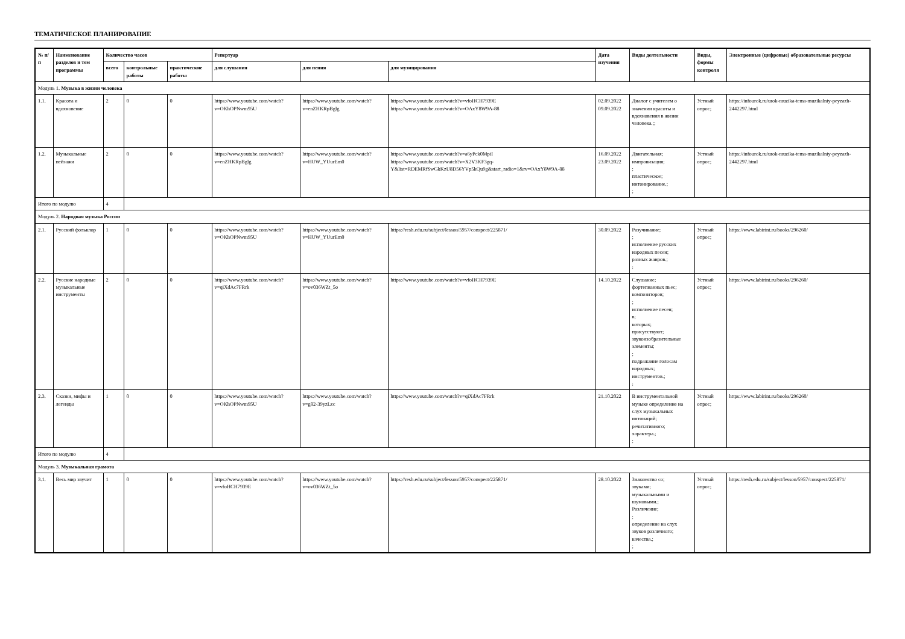ТЕМАТИЧЕСКОЕ ПЛАНИРОВАНИЕ
| № п/п | Наименование разделов и тем программы | Количество часов | | | Репертуар | | | Дата изучения | Виды деятельности | Виды, формы контроля | Электронные (цифровые) образовательные ресурсы |
| --- | --- | --- | --- | --- | --- | --- | --- | --- | --- | --- | --- |
| | | всего | контрольные работы | практические работы | для слушания | для пения | для музицирования | | | | |
| Модуль 1. Музыка в жизни человека | | | | | | | | | | | |
| 1.1. | Красота и вдохновение | 2 | 0 | 0 | https://www.youtube.com/watch?v=OKhOPNwm95U | https://www.youtube.com/watch?v=enZHKRpBglg | https://www.youtube.com/watch?v=vfoHCH7939E https://www.youtube.com/watch?v=OAxY8W9A-88 | 02.09.2022 09.09.2022 | Диалог с учителем о значении красоты и вдохновения в жизни человека.;; | Устный опрос; | https://infourok.ru/urok-muzika-tema-muzikalniy-peyzazh-2442297.html |
| 1.2. | Музыкальные пейзажи | 2 | 0 | 0 | https://www.youtube.com/watch?v=enZHKRpBglg | https://www.youtube.com/watch?v=HUW_YUurEm0 | https://www.youtube.com/watch?v=a6yPck0MpiI https://www.youtube.com/watch?v=X2V3KF3gq-Y&list=RDEMRfSwGkKzU8D56YVp5kQu9g&start_radio=1&rv=OAxY8W9A-88 | 16.09.2022 23.09.2022 | Двигательная; импровизация; ; пластическое; интонирование.; ; | Устный опрос; | https://infourok.ru/urok-muzika-tema-muzikalniy-peyzazh-2442297.html |
| Итого по модулю | | 4 | | | | | | | | | |
| Модуль 2. Народная музыка России | | | | | | | | | | | |
| 2.1. | Русский фольклор | 1 | 0 | 0 | https://www.youtube.com/watch?v=OKhOPNwm95U | https://www.youtube.com/watch?v=HUW_YUurEm0 | https://resh.edu.ru/subject/lesson/5957/conspect/225871/ | 30.09.2022 | Разучивание; ; исполнение русских народных песен; разных жанров.; ; | Устный опрос; | https://www.labirint.ru/books/296260/ |
| 2.2. | Русские народные музыкальные инструменты | 2 | 0 | 0 | https://www.youtube.com/watch?v=qiXdAc7FRrk | https://www.youtube.com/watch?v=ov036WZt_5o | https://www.youtube.com/watch?v=vfoHCH7939E | 14.10.2022 | Слушание; фортепианных пьес; композиторов; ; исполнение песен; в; которых; присутствуют; звукоизобразительные элементы; ; подражание голосам народных; инструментов.; ; | Устный опрос; | https://www.labirint.ru/books/296260/ |
| 2.3. | Сказки, мифы и легенды | 1 | 0 | 0 | https://www.youtube.com/watch?v=OKhOPNwm95U | https://www.youtube.com/watch?v=g82-39yzLzc | https://www.youtube.com/watch?v=qiXdAc7FRrk | 21.10.2022 | В инструментальной музыке определение на слух музыкальных интонаций; речитативного; характера.; ; | Устный опрос; | https://www.labirint.ru/books/296260/ |
| Итого по модулю | | 4 | | | | | | | | | |
| Модуль 3. Музыкальная грамота | | | | | | | | | | | |
| 3.1. | Весь мир звучит | 1 | 0 | 0 | https://www.youtube.com/watch?v=vfoHCH7939E | https://www.youtube.com/watch?v=ov036WZt_5o | https://resh.edu.ru/subject/lesson/5957/conspect/225871/ | 28.10.2022 | Знакомство со; звуками; музыкальными и шумовыми.; Различение; ; определение на слух звуков различного; качества.; ; | Устный опрос; | https://resh.edu.ru/subject/lesson/5957/conspect/225871/ |